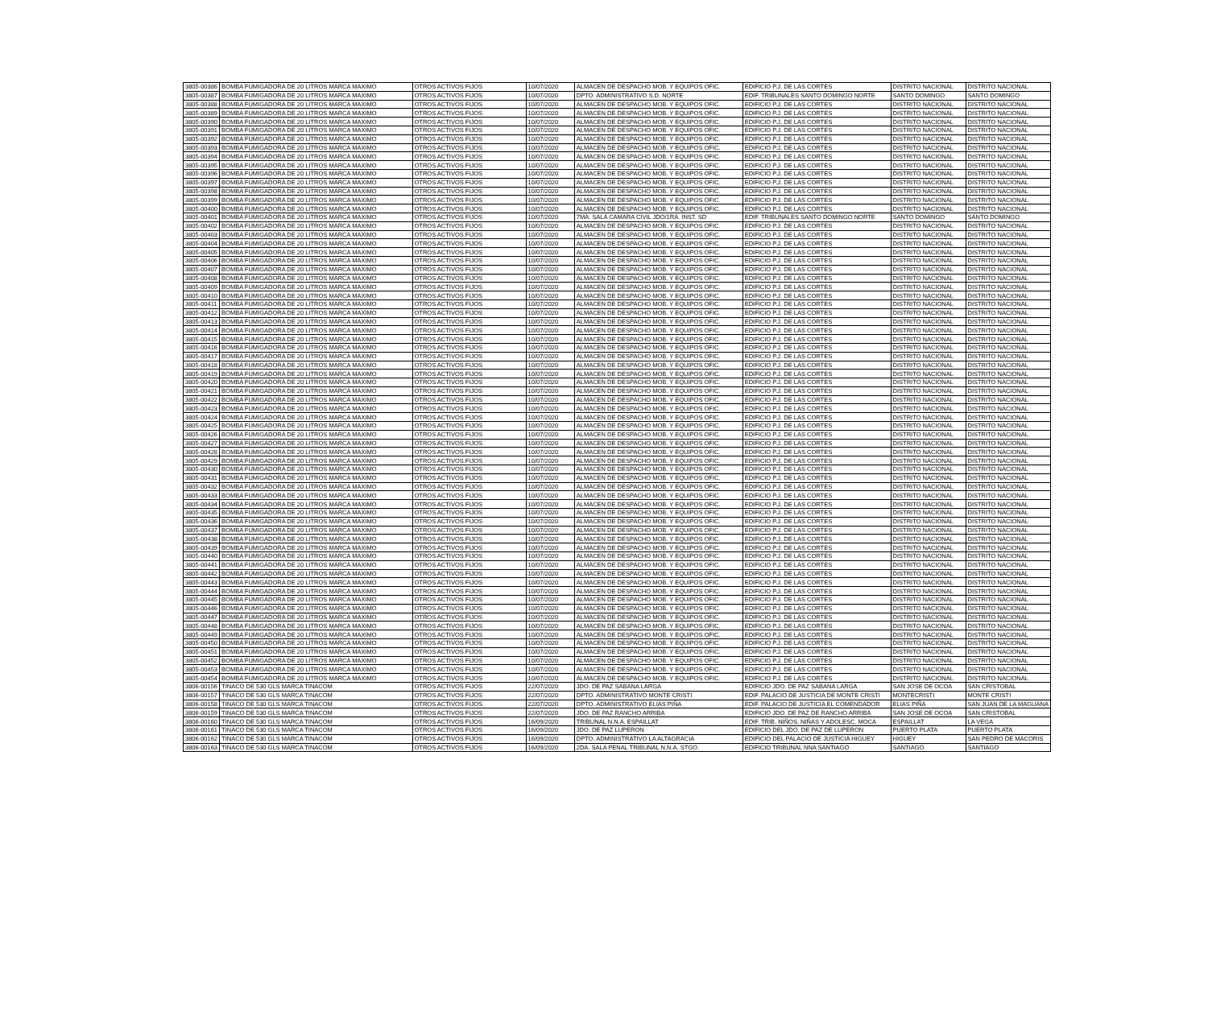| 3805-00386 | BOMBA FUMIGADORA DE 20 LITROS MARCA MAXIMO | OTROS ACTIVOS FIJOS | 10/07/2020 | ALMACEN DE DESPACHO MOB. Y EQUIPOS OFIC. | EDIFICIO P.J. DE LAS CORTES | DISTRITO NACIONAL | DISTRITO NACIONAL |
| 3805-00387 | BOMBA FUMIGADORA DE 20 LITROS MARCA MAXIMO | OTROS ACTIVOS FIJOS | 10/07/2020 | DPTO. ADMINISTRATIVO S.D. NORTE | EDIF. TRIBUNALES SANTO DOMINGO NORTE | SANTO DOMINGO | SANTO DOMINGO |
| 3805-00388 | BOMBA FUMIGADORA DE 20 LITROS MARCA MAXIMO | OTROS ACTIVOS FIJOS | 10/07/2020 | ALMACEN DE DESPACHO MOB. Y EQUIPOS OFIC. | EDIFICIO P.J. DE LAS CORTES | DISTRITO NACIONAL | DISTRITO NACIONAL |
| 3805-00389 | BOMBA FUMIGADORA DE 20 LITROS MARCA MAXIMO | OTROS ACTIVOS FIJOS | 10/07/2020 | ALMACEN DE DESPACHO MOB. Y EQUIPOS OFIC. | EDIFICIO P.J. DE LAS CORTES | DISTRITO NACIONAL | DISTRITO NACIONAL |
| 3805-00390 | BOMBA FUMIGADORA DE 20 LITROS MARCA MAXIMO | OTROS ACTIVOS FIJOS | 10/07/2020 | ALMACEN DE DESPACHO MOB. Y EQUIPOS OFIC. | EDIFICIO P.J. DE LAS CORTES | DISTRITO NACIONAL | DISTRITO NACIONAL |
| 3805-00391 | BOMBA FUMIGADORA DE 20 LITROS MARCA MAXIMO | OTROS ACTIVOS FIJOS | 10/07/2020 | ALMACEN DE DESPACHO MOB. Y EQUIPOS OFIC. | EDIFICIO P.J. DE LAS CORTES | DISTRITO NACIONAL | DISTRITO NACIONAL |
| 3805-00392 | BOMBA FUMIGADORA DE 20 LITROS MARCA MAXIMO | OTROS ACTIVOS FIJOS | 10/07/2020 | ALMACEN DE DESPACHO MOB. Y EQUIPOS OFIC. | EDIFICIO P.J. DE LAS CORTES | DISTRITO NACIONAL | DISTRITO NACIONAL |
| 3805-00393 | BOMBA FUMIGADORA DE 20 LITROS MARCA MAXIMO | OTROS ACTIVOS FIJOS | 10/07/2020 | ALMACEN DE DESPACHO MOB. Y EQUIPOS OFIC. | EDIFICIO P.J. DE LAS CORTES | DISTRITO NACIONAL | DISTRITO NACIONAL |
| 3805-00394 | BOMBA FUMIGADORA DE 20 LITROS MARCA MAXIMO | OTROS ACTIVOS FIJOS | 10/07/2020 | ALMACEN DE DESPACHO MOB. Y EQUIPOS OFIC. | EDIFICIO P.J. DE LAS CORTES | DISTRITO NACIONAL | DISTRITO NACIONAL |
| 3805-00395 | BOMBA FUMIGADORA DE 20 LITROS MARCA MAXIMO | OTROS ACTIVOS FIJOS | 10/07/2020 | ALMACEN DE DESPACHO MOB. Y EQUIPOS OFIC. | EDIFICIO P.J. DE LAS CORTES | DISTRITO NACIONAL | DISTRITO NACIONAL |
| 3805-00396 | BOMBA FUMIGADORA DE 20 LITROS MARCA MAXIMO | OTROS ACTIVOS FIJOS | 10/07/2020 | ALMACEN DE DESPACHO MOB. Y EQUIPOS OFIC. | EDIFICIO P.J. DE LAS CORTES | DISTRITO NACIONAL | DISTRITO NACIONAL |
| 3805-00397 | BOMBA FUMIGADORA DE 20 LITROS MARCA MAXIMO | OTROS ACTIVOS FIJOS | 10/07/2020 | ALMACEN DE DESPACHO MOB. Y EQUIPOS OFIC. | EDIFICIO P.J. DE LAS CORTES | DISTRITO NACIONAL | DISTRITO NACIONAL |
| 3805-00398 | BOMBA FUMIGADORA DE 20 LITROS MARCA MAXIMO | OTROS ACTIVOS FIJOS | 10/07/2020 | ALMACEN DE DESPACHO MOB. Y EQUIPOS OFIC. | EDIFICIO P.J. DE LAS CORTES | DISTRITO NACIONAL | DISTRITO NACIONAL |
| 3805-00399 | BOMBA FUMIGADORA DE 20 LITROS MARCA MAXIMO | OTROS ACTIVOS FIJOS | 10/07/2020 | ALMACEN DE DESPACHO MOB. Y EQUIPOS OFIC. | EDIFICIO P.J. DE LAS CORTES | DISTRITO NACIONAL | DISTRITO NACIONAL |
| 3805-00400 | BOMBA FUMIGADORA DE 20 LITROS MARCA MAXIMO | OTROS ACTIVOS FIJOS | 10/07/2020 | ALMACEN DE DESPACHO MOB. Y EQUIPOS OFIC. | EDIFICIO P.J. DE LAS CORTES | DISTRITO NACIONAL | DISTRITO NACIONAL |
| 3805-00401 | BOMBA FUMIGADORA DE 20 LITROS MARCA MAXIMO | OTROS ACTIVOS FIJOS | 10/07/2020 | 7MA. SALA CAMARA CIVIL JDO/1RA. INST. SD | EDIF. TRIBUNALES SANTO DOMINGO NORTE | SANTO DOMINGO | SANTO DOMINGO |
| 3805-00402 | BOMBA FUMIGADORA DE 20 LITROS MARCA MAXIMO | OTROS ACTIVOS FIJOS | 10/07/2020 | ALMACEN DE DESPACHO MOB. Y EQUIPOS OFIC. | EDIFICIO P.J. DE LAS CORTES | DISTRITO NACIONAL | DISTRITO NACIONAL |
| 3805-00403 | BOMBA FUMIGADORA DE 20 LITROS MARCA MAXIMO | OTROS ACTIVOS FIJOS | 10/07/2020 | ALMACEN DE DESPACHO MOB. Y EQUIPOS OFIC. | EDIFICIO P.J. DE LAS CORTES | DISTRITO NACIONAL | DISTRITO NACIONAL |
| 3805-00404 | BOMBA FUMIGADORA DE 20 LITROS MARCA MAXIMO | OTROS ACTIVOS FIJOS | 10/07/2020 | ALMACEN DE DESPACHO MOB. Y EQUIPOS OFIC. | EDIFICIO P.J. DE LAS CORTES | DISTRITO NACIONAL | DISTRITO NACIONAL |
| 3805-00405 | BOMBA FUMIGADORA DE 20 LITROS MARCA MAXIMO | OTROS ACTIVOS FIJOS | 10/07/2020 | ALMACEN DE DESPACHO MOB. Y EQUIPOS OFIC. | EDIFICIO P.J. DE LAS CORTES | DISTRITO NACIONAL | DISTRITO NACIONAL |
| 3805-00406 | BOMBA FUMIGADORA DE 20 LITROS MARCA MAXIMO | OTROS ACTIVOS FIJOS | 10/07/2020 | ALMACEN DE DESPACHO MOB. Y EQUIPOS OFIC. | EDIFICIO P.J. DE LAS CORTES | DISTRITO NACIONAL | DISTRITO NACIONAL |
| 3805-00407 | BOMBA FUMIGADORA DE 20 LITROS MARCA MAXIMO | OTROS ACTIVOS FIJOS | 10/07/2020 | ALMACEN DE DESPACHO MOB. Y EQUIPOS OFIC. | EDIFICIO P.J. DE LAS CORTES | DISTRITO NACIONAL | DISTRITO NACIONAL |
| 3805-00408 | BOMBA FUMIGADORA DE 20 LITROS MARCA MAXIMO | OTROS ACTIVOS FIJOS | 10/07/2020 | ALMACEN DE DESPACHO MOB. Y EQUIPOS OFIC. | EDIFICIO P.J. DE LAS CORTES | DISTRITO NACIONAL | DISTRITO NACIONAL |
| 3805-00409 | BOMBA FUMIGADORA DE 20 LITROS MARCA MAXIMO | OTROS ACTIVOS FIJOS | 10/07/2020 | ALMACEN DE DESPACHO MOB. Y EQUIPOS OFIC. | EDIFICIO P.J. DE LAS CORTES | DISTRITO NACIONAL | DISTRITO NACIONAL |
| 3805-00410 | BOMBA FUMIGADORA DE 20 LITROS MARCA MAXIMO | OTROS ACTIVOS FIJOS | 10/07/2020 | ALMACEN DE DESPACHO MOB. Y EQUIPOS OFIC. | EDIFICIO P.J. DE LAS CORTES | DISTRITO NACIONAL | DISTRITO NACIONAL |
| 3805-00411 | BOMBA FUMIGADORA DE 20 LITROS MARCA MAXIMO | OTROS ACTIVOS FIJOS | 10/07/2020 | ALMACEN DE DESPACHO MOB. Y EQUIPOS OFIC. | EDIFICIO P.J. DE LAS CORTES | DISTRITO NACIONAL | DISTRITO NACIONAL |
| 3805-00412 | BOMBA FUMIGADORA DE 20 LITROS MARCA MAXIMO | OTROS ACTIVOS FIJOS | 10/07/2020 | ALMACEN DE DESPACHO MOB. Y EQUIPOS OFIC. | EDIFICIO P.J. DE LAS CORTES | DISTRITO NACIONAL | DISTRITO NACIONAL |
| 3805-00413 | BOMBA FUMIGADORA DE 20 LITROS MARCA MAXIMO | OTROS ACTIVOS FIJOS | 10/07/2020 | ALMACEN DE DESPACHO MOB. Y EQUIPOS OFIC. | EDIFICIO P.J. DE LAS CORTES | DISTRITO NACIONAL | DISTRITO NACIONAL |
| 3805-00414 | BOMBA FUMIGADORA DE 20 LITROS MARCA MAXIMO | OTROS ACTIVOS FIJOS | 10/07/2020 | ALMACEN DE DESPACHO MOB. Y EQUIPOS OFIC. | EDIFICIO P.J. DE LAS CORTES | DISTRITO NACIONAL | DISTRITO NACIONAL |
| 3805-00415 | BOMBA FUMIGADORA DE 20 LITROS MARCA MAXIMO | OTROS ACTIVOS FIJOS | 10/07/2020 | ALMACEN DE DESPACHO MOB. Y EQUIPOS OFIC. | EDIFICIO P.J. DE LAS CORTES | DISTRITO NACIONAL | DISTRITO NACIONAL |
| 3805-00416 | BOMBA FUMIGADORA DE 20 LITROS MARCA MAXIMO | OTROS ACTIVOS FIJOS | 10/07/2020 | ALMACEN DE DESPACHO MOB. Y EQUIPOS OFIC. | EDIFICIO P.J. DE LAS CORTES | DISTRITO NACIONAL | DISTRITO NACIONAL |
| 3805-00417 | BOMBA FUMIGADORA DE 20 LITROS MARCA MAXIMO | OTROS ACTIVOS FIJOS | 10/07/2020 | ALMACEN DE DESPACHO MOB. Y EQUIPOS OFIC. | EDIFICIO P.J. DE LAS CORTES | DISTRITO NACIONAL | DISTRITO NACIONAL |
| 3805-00418 | BOMBA FUMIGADORA DE 20 LITROS MARCA MAXIMO | OTROS ACTIVOS FIJOS | 10/07/2020 | ALMACEN DE DESPACHO MOB. Y EQUIPOS OFIC. | EDIFICIO P.J. DE LAS CORTES | DISTRITO NACIONAL | DISTRITO NACIONAL |
| 3805-00419 | BOMBA FUMIGADORA DE 20 LITROS MARCA MAXIMO | OTROS ACTIVOS FIJOS | 10/07/2020 | ALMACEN DE DESPACHO MOB. Y EQUIPOS OFIC. | EDIFICIO P.J. DE LAS CORTES | DISTRITO NACIONAL | DISTRITO NACIONAL |
| 3805-00420 | BOMBA FUMIGADORA DE 20 LITROS MARCA MAXIMO | OTROS ACTIVOS FIJOS | 10/07/2020 | ALMACEN DE DESPACHO MOB. Y EQUIPOS OFIC. | EDIFICIO P.J. DE LAS CORTES | DISTRITO NACIONAL | DISTRITO NACIONAL |
| 3805-00421 | BOMBA FUMIGADORA DE 20 LITROS MARCA MAXIMO | OTROS ACTIVOS FIJOS | 10/07/2020 | ALMACEN DE DESPACHO MOB. Y EQUIPOS OFIC. | EDIFICIO P.J. DE LAS CORTES | DISTRITO NACIONAL | DISTRITO NACIONAL |
| 3805-00422 | BOMBA FUMIGADORA DE 20 LITROS MARCA MAXIMO | OTROS ACTIVOS FIJOS | 10/07/2020 | ALMACEN DE DESPACHO MOB. Y EQUIPOS OFIC. | EDIFICIO P.J. DE LAS CORTES | DISTRITO NACIONAL | DISTRITO NACIONAL |
| 3805-00423 | BOMBA FUMIGADORA DE 20 LITROS MARCA MAXIMO | OTROS ACTIVOS FIJOS | 10/07/2020 | ALMACEN DE DESPACHO MOB. Y EQUIPOS OFIC. | EDIFICIO P.J. DE LAS CORTES | DISTRITO NACIONAL | DISTRITO NACIONAL |
| 3805-00424 | BOMBA FUMIGADORA DE 20 LITROS MARCA MAXIMO | OTROS ACTIVOS FIJOS | 10/07/2020 | ALMACEN DE DESPACHO MOB. Y EQUIPOS OFIC. | EDIFICIO P.J. DE LAS CORTES | DISTRITO NACIONAL | DISTRITO NACIONAL |
| 3805-00425 | BOMBA FUMIGADORA DE 20 LITROS MARCA MAXIMO | OTROS ACTIVOS FIJOS | 10/07/2020 | ALMACEN DE DESPACHO MOB. Y EQUIPOS OFIC. | EDIFICIO P.J. DE LAS CORTES | DISTRITO NACIONAL | DISTRITO NACIONAL |
| 3805-00426 | BOMBA FUMIGADORA DE 20 LITROS MARCA MAXIMO | OTROS ACTIVOS FIJOS | 10/07/2020 | ALMACEN DE DESPACHO MOB. Y EQUIPOS OFIC. | EDIFICIO P.J. DE LAS CORTES | DISTRITO NACIONAL | DISTRITO NACIONAL |
| 3805-00427 | BOMBA FUMIGADORA DE 20 LITROS MARCA MAXIMO | OTROS ACTIVOS FIJOS | 10/07/2020 | ALMACEN DE DESPACHO MOB. Y EQUIPOS OFIC. | EDIFICIO P.J. DE LAS CORTES | DISTRITO NACIONAL | DISTRITO NACIONAL |
| 3805-00428 | BOMBA FUMIGADORA DE 20 LITROS MARCA MAXIMO | OTROS ACTIVOS FIJOS | 10/07/2020 | ALMACEN DE DESPACHO MOB. Y EQUIPOS OFIC. | EDIFICIO P.J. DE LAS CORTES | DISTRITO NACIONAL | DISTRITO NACIONAL |
| 3805-00429 | BOMBA FUMIGADORA DE 20 LITROS MARCA MAXIMO | OTROS ACTIVOS FIJOS | 10/07/2020 | ALMACEN DE DESPACHO MOB. Y EQUIPOS OFIC. | EDIFICIO P.J. DE LAS CORTES | DISTRITO NACIONAL | DISTRITO NACIONAL |
| 3805-00430 | BOMBA FUMIGADORA DE 20 LITROS MARCA MAXIMO | OTROS ACTIVOS FIJOS | 10/07/2020 | ALMACEN DE DESPACHO MOB. Y EQUIPOS OFIC. | EDIFICIO P.J. DE LAS CORTES | DISTRITO NACIONAL | DISTRITO NACIONAL |
| 3805-00431 | BOMBA FUMIGADORA DE 20 LITROS MARCA MAXIMO | OTROS ACTIVOS FIJOS | 10/07/2020 | ALMACEN DE DESPACHO MOB. Y EQUIPOS OFIC. | EDIFICIO P.J. DE LAS CORTES | DISTRITO NACIONAL | DISTRITO NACIONAL |
| 3805-00432 | BOMBA FUMIGADORA DE 20 LITROS MARCA MAXIMO | OTROS ACTIVOS FIJOS | 10/07/2020 | ALMACEN DE DESPACHO MOB. Y EQUIPOS OFIC. | EDIFICIO P.J. DE LAS CORTES | DISTRITO NACIONAL | DISTRITO NACIONAL |
| 3805-00433 | BOMBA FUMIGADORA DE 20 LITROS MARCA MAXIMO | OTROS ACTIVOS FIJOS | 10/07/2020 | ALMACEN DE DESPACHO MOB. Y EQUIPOS OFIC. | EDIFICIO P.J. DE LAS CORTES | DISTRITO NACIONAL | DISTRITO NACIONAL |
| 3805-00434 | BOMBA FUMIGADORA DE 20 LITROS MARCA MAXIMO | OTROS ACTIVOS FIJOS | 10/07/2020 | ALMACEN DE DESPACHO MOB. Y EQUIPOS OFIC. | EDIFICIO P.J. DE LAS CORTES | DISTRITO NACIONAL | DISTRITO NACIONAL |
| 3805-00435 | BOMBA FUMIGADORA DE 20 LITROS MARCA MAXIMO | OTROS ACTIVOS FIJOS | 10/07/2020 | ALMACEN DE DESPACHO MOB. Y EQUIPOS OFIC. | EDIFICIO P.J. DE LAS CORTES | DISTRITO NACIONAL | DISTRITO NACIONAL |
| 3805-00436 | BOMBA FUMIGADORA DE 20 LITROS MARCA MAXIMO | OTROS ACTIVOS FIJOS | 10/07/2020 | ALMACEN DE DESPACHO MOB. Y EQUIPOS OFIC. | EDIFICIO P.J. DE LAS CORTES | DISTRITO NACIONAL | DISTRITO NACIONAL |
| 3805-00437 | BOMBA FUMIGADORA DE 20 LITROS MARCA MAXIMO | OTROS ACTIVOS FIJOS | 10/07/2020 | ALMACEN DE DESPACHO MOB. Y EQUIPOS OFIC. | EDIFICIO P.J. DE LAS CORTES | DISTRITO NACIONAL | DISTRITO NACIONAL |
| 3805-00438 | BOMBA FUMIGADORA DE 20 LITROS MARCA MAXIMO | OTROS ACTIVOS FIJOS | 10/07/2020 | ALMACEN DE DESPACHO MOB. Y EQUIPOS OFIC. | EDIFICIO P.J. DE LAS CORTES | DISTRITO NACIONAL | DISTRITO NACIONAL |
| 3805-00439 | BOMBA FUMIGADORA DE 20 LITROS MARCA MAXIMO | OTROS ACTIVOS FIJOS | 10/07/2020 | ALMACEN DE DESPACHO MOB. Y EQUIPOS OFIC. | EDIFICIO P.J. DE LAS CORTES | DISTRITO NACIONAL | DISTRITO NACIONAL |
| 3805-00440 | BOMBA FUMIGADORA DE 20 LITROS MARCA MAXIMO | OTROS ACTIVOS FIJOS | 10/07/2020 | ALMACEN DE DESPACHO MOB. Y EQUIPOS OFIC. | EDIFICIO P.J. DE LAS CORTES | DISTRITO NACIONAL | DISTRITO NACIONAL |
| 3805-00441 | BOMBA FUMIGADORA DE 20 LITROS MARCA MAXIMO | OTROS ACTIVOS FIJOS | 10/07/2020 | ALMACEN DE DESPACHO MOB. Y EQUIPOS OFIC. | EDIFICIO P.J. DE LAS CORTES | DISTRITO NACIONAL | DISTRITO NACIONAL |
| 3805-00442 | BOMBA FUMIGADORA DE 20 LITROS MARCA MAXIMO | OTROS ACTIVOS FIJOS | 10/07/2020 | ALMACEN DE DESPACHO MOB. Y EQUIPOS OFIC. | EDIFICIO P.J. DE LAS CORTES | DISTRITO NACIONAL | DISTRITO NACIONAL |
| 3805-00443 | BOMBA FUMIGADORA DE 20 LITROS MARCA MAXIMO | OTROS ACTIVOS FIJOS | 10/07/2020 | ALMACEN DE DESPACHO MOB. Y EQUIPOS OFIC. | EDIFICIO P.J. DE LAS CORTES | DISTRITO NACIONAL | DISTRITO NACIONAL |
| 3805-00444 | BOMBA FUMIGADORA DE 20 LITROS MARCA MAXIMO | OTROS ACTIVOS FIJOS | 10/07/2020 | ALMACEN DE DESPACHO MOB. Y EQUIPOS OFIC. | EDIFICIO P.J. DE LAS CORTES | DISTRITO NACIONAL | DISTRITO NACIONAL |
| 3805-00445 | BOMBA FUMIGADORA DE 20 LITROS MARCA MAXIMO | OTROS ACTIVOS FIJOS | 10/07/2020 | ALMACEN DE DESPACHO MOB. Y EQUIPOS OFIC. | EDIFICIO P.J. DE LAS CORTES | DISTRITO NACIONAL | DISTRITO NACIONAL |
| 3805-00446 | BOMBA FUMIGADORA DE 20 LITROS MARCA MAXIMO | OTROS ACTIVOS FIJOS | 10/07/2020 | ALMACEN DE DESPACHO MOB. Y EQUIPOS OFIC. | EDIFICIO P.J. DE LAS CORTES | DISTRITO NACIONAL | DISTRITO NACIONAL |
| 3805-00447 | BOMBA FUMIGADORA DE 20 LITROS MARCA MAXIMO | OTROS ACTIVOS FIJOS | 10/07/2020 | ALMACEN DE DESPACHO MOB. Y EQUIPOS OFIC. | EDIFICIO P.J. DE LAS CORTES | DISTRITO NACIONAL | DISTRITO NACIONAL |
| 3805-00448 | BOMBA FUMIGADORA DE 20 LITROS MARCA MAXIMO | OTROS ACTIVOS FIJOS | 10/07/2020 | ALMACEN DE DESPACHO MOB. Y EQUIPOS OFIC. | EDIFICIO P.J. DE LAS CORTES | DISTRITO NACIONAL | DISTRITO NACIONAL |
| 3805-00449 | BOMBA FUMIGADORA DE 20 LITROS MARCA MAXIMO | OTROS ACTIVOS FIJOS | 10/07/2020 | ALMACEN DE DESPACHO MOB. Y EQUIPOS OFIC. | EDIFICIO P.J. DE LAS CORTES | DISTRITO NACIONAL | DISTRITO NACIONAL |
| 3805-00450 | BOMBA FUMIGADORA DE 20 LITROS MARCA MAXIMO | OTROS ACTIVOS FIJOS | 10/07/2020 | ALMACEN DE DESPACHO MOB. Y EQUIPOS OFIC. | EDIFICIO P.J. DE LAS CORTES | DISTRITO NACIONAL | DISTRITO NACIONAL |
| 3805-00451 | BOMBA FUMIGADORA DE 20 LITROS MARCA MAXIMO | OTROS ACTIVOS FIJOS | 10/07/2020 | ALMACEN DE DESPACHO MOB. Y EQUIPOS OFIC. | EDIFICIO P.J. DE LAS CORTES | DISTRITO NACIONAL | DISTRITO NACIONAL |
| 3805-00452 | BOMBA FUMIGADORA DE 20 LITROS MARCA MAXIMO | OTROS ACTIVOS FIJOS | 10/07/2020 | ALMACEN DE DESPACHO MOB. Y EQUIPOS OFIC. | EDIFICIO P.J. DE LAS CORTES | DISTRITO NACIONAL | DISTRITO NACIONAL |
| 3805-00453 | BOMBA FUMIGADORA DE 20 LITROS MARCA MAXIMO | OTROS ACTIVOS FIJOS | 10/07/2020 | ALMACEN DE DESPACHO MOB. Y EQUIPOS OFIC. | EDIFICIO P.J. DE LAS CORTES | DISTRITO NACIONAL | DISTRITO NACIONAL |
| 3805-00454 | BOMBA FUMIGADORA DE 20 LITROS MARCA MAXIMO | OTROS ACTIVOS FIJOS | 10/07/2020 | ALMACEN DE DESPACHO MOB. Y EQUIPOS OFIC. | EDIFICIO P.J. DE LAS CORTES | DISTRITO NACIONAL | DISTRITO NACIONAL |
| 3806-00156 | TINACO DE 530 GLS MARCA TINACOM | OTROS ACTIVOS FIJOS | 22/07/2020 | JDO. DE PAZ SABANA LARGA | EDIFICIO JDO. DE PAZ SABANA LARGA | SAN JOSE DE OCOA | SAN CRISTOBAL |
| 3806-00157 | TINACO DE 530 GLS MARCA TINACOM | OTROS ACTIVOS FIJOS | 22/07/2020 | DPTO. ADMINISTRATIVO MONTE CRISTI | EDIF. PALACIO DE JUSTICIA DE MONTE CRISTI | MONTECRISTI | MONTE CRISTI |
| 3806-00158 | TINACO DE 530 GLS MARCA TINACOM | OTROS ACTIVOS FIJOS | 22/07/2020 | DPTO. ADMINISTRATIVO ELIAS PIÑA | EDIF. PALACIO DE JUSTICIA EL COMENDADOR | ELIAS PIÑA | SAN JUAN DE LA MAGUANA |
| 3806-00159 | TINACO DE 530 GLS MARCA TINACOM | OTROS ACTIVOS FIJOS | 22/07/2020 | JDO. DE PAZ RANCHO ARRIBA | EDIFICIO JDO. DE PAZ DE RANCHO ARRIBA | SAN JOSE DE OCOA | SAN CRISTOBAL |
| 3806-00160 | TINACO DE 530 GLS MARCA TINACOM | OTROS ACTIVOS FIJOS | 16/09/2020 | TRIBUNAL N.N.A. ESPAILLAT | EDIF. TRIB. NIÑOS, NIÑAS Y ADOLESC. MOCA | ESPAILLAT | LA VEGA |
| 3806-00161 | TINACO DE 530 GLS MARCA TINACOM | OTROS ACTIVOS FIJOS | 16/09/2020 | JDO. DE PAZ LUPERON | EDIFICIO DEL JDO. DE PAZ DE LUPERON | PUERTO PLATA | PUERTO PLATA |
| 3806-00162 | TINACO DE 530 GLS MARCA TINACOM | OTROS ACTIVOS FIJOS | 16/09/2020 | DPTO. ADMINISTRATIVO LA ALTAGRACIA | EDIFICIO DEL PALACIO DE JUSTICIA HIGUEY | HIGUEY | SAN PEDRO DE MACORIS |
| 3806-00163 | TINACO DE 530 GLS MARCA TINACOM | OTROS ACTIVOS FIJOS | 16/09/2020 | 2DA. SALA PENAL TRIBUNAL N.N.A. STGO. | EDIFICIO TRIBUNAL NNA SANTIAGO | SANTIAGO | SANTIAGO |